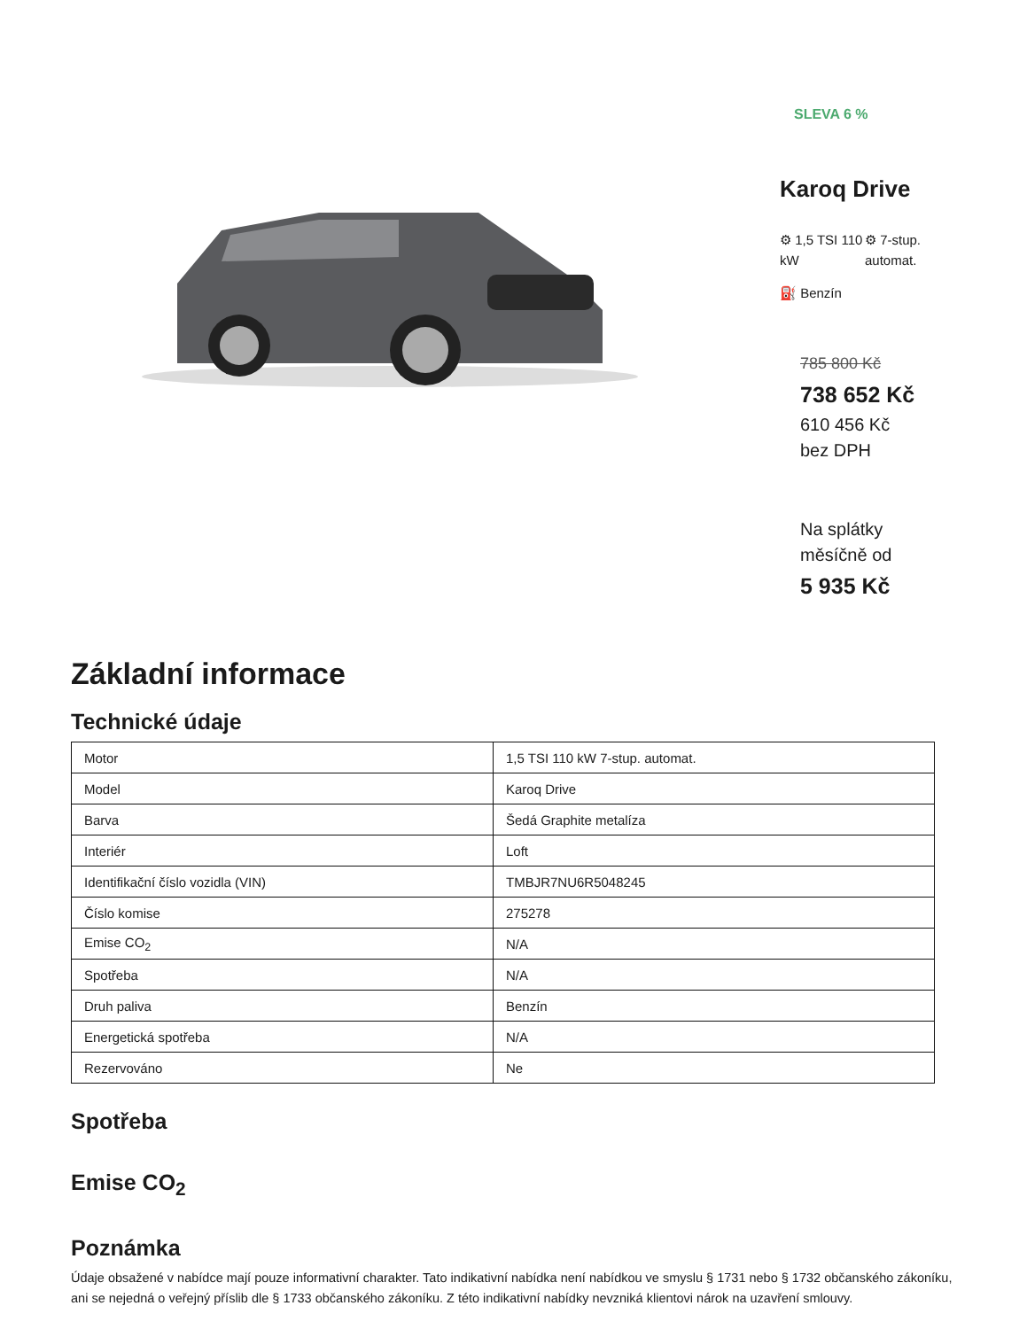SLEVA 6 %
Karoq Drive
⚙ 1,5 TSI 110 kW
⚙ 7-stup. automat.
⛽ Benzín
785 800 Kč
738 652 Kč
610 456 Kč
bez DPH
Na splátky
měsíčně od
5 935 Kč
Základní informace
Technické údaje
| Motor | 1,5 TSI 110 kW 7-stup. automat. |
| Model | Karoq Drive |
| Barva | Šedá Graphite metalíza |
| Interiér | Loft |
| Identifikační číslo vozidla (VIN) | TMBJR7NU6R5048245 |
| Číslo komise | 275278 |
| Emise CO<sub>2</sub> | N/A |
| Spotřeba | N/A |
| Druh paliva | Benzín |
| Energetická spotřeba | N/A |
| Rezervováno | Ne |
Spotřeba
Emise CO<sub>2</sub>
Poznámka
Údaje obsažené v nabídce mají pouze informativní charakter. Tato indikativní nabídka není nabídkou ve smyslu § 1731 nebo § 1732 občanského zákoníku, ani se nejedná o veřejný příslib dle § 1733 občanského zákoníku. Z této indikativní nabídky nevzniká klientovi nárok na uzavření smlouvy.